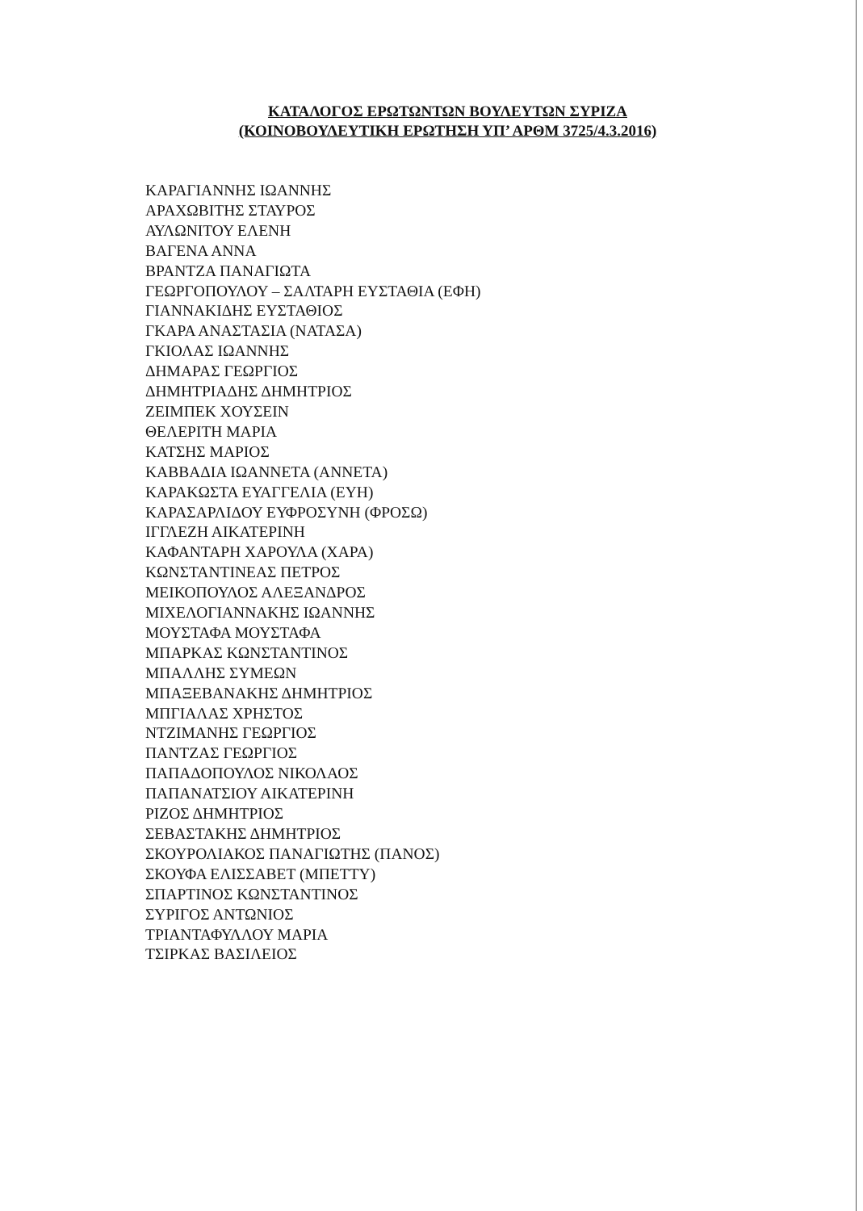ΚΑΤΑΛΟΓΟΣ ΕΡΩΤΩΝΤΩΝ ΒΟΥΛΕΥΤΩΝ ΣΥΡΙΖΑ
(ΚΟΙΝΟΒΟΥΛΕΥΤΙΚΗ ΕΡΩΤΗΣΗ ΥΠ’ ΑΡΘΜ 3725/4.3.2016)
ΚΑΡΑΓΙΑΝΝΗΣ ΙΩΑΝΝΗΣ
ΑΡΑΧΩΒΙΤΗΣ ΣΤΑΥΡΟΣ
ΑΥΛΩΝΙΤΟΥ ΕΛΕΝΗ
ΒΑΓΕΝΑ ΑΝΝΑ
ΒΡΑΝΤΖΑ ΠΑΝΑΓΙΩΤΑ
ΓΕΩΡΓΟΠΟΥΛΟΥ – ΣΑΛΤΑΡΗ ΕΥΣΤΑΘΙΑ (ΕΦΗ)
ΓΙΑΝΝΑΚΙΔΗΣ ΕΥΣΤΑΘΙΟΣ
ΓΚΑΡΑ ΑΝΑΣΤΑΣΙΑ (ΝΑΤΑΣΑ)
ΓΚΙΟΛΑΣ ΙΩΑΝΝΗΣ
ΔΗΜΑΡΑΣ ΓΕΩΡΓΙΟΣ
ΔΗΜΗΤΡΙΑΔΗΣ ΔΗΜΗΤΡΙΟΣ
ΖΕΙΜΠΕΚ ΧΟΥΣΕΙΝ
ΘΕΛΕΡΙΤΗ ΜΑΡΙΑ
ΚΑΤΣΗΣ ΜΑΡΙΟΣ
ΚΑΒΒΑΔΙΑ ΙΩΑΝΝΕΤΑ (ΑΝΝΕΤΑ)
ΚΑΡΑΚΩΣΤΑ ΕΥΑΓΓΕΛΙΑ (ΕΥΗ)
ΚΑΡΑΣΑΡΛΙΔΟΥ ΕΥΦΡΟΣΥΝΗ (ΦΡΟΣΩ)
ΙΓΓΛΕΖΗ ΑΙΚΑΤΕΡΙΝΗ
ΚΑΦΑΝΤΑΡΗ ΧΑΡΟΥΛΑ (ΧΑΡΑ)
ΚΩΝΣΤΑΝΤΙΝΕΑΣ ΠΕΤΡΟΣ
ΜΕΙΚΟΠΟΥΛΟΣ ΑΛΕΞΑΝΔΡΟΣ
ΜΙΧΕΛΟΓΙΑΝΝΑΚΗΣ ΙΩΑΝΝΗΣ
ΜΟΥΣΤΑΦΑ ΜΟΥΣΤΑΦΑ
ΜΠΑΡΚΑΣ ΚΩΝΣΤΑΝΤΙΝΟΣ
ΜΠΑΛΛΗΣ ΣΥΜΕΩΝ
ΜΠΑΞΕΒΑΝΑΚΗΣ ΔΗΜΗΤΡΙΟΣ
ΜΠΓΙΑΛΑΣ ΧΡΗΣΤΟΣ
ΝΤΖΙΜΑΝΗΣ ΓΕΩΡΓΙΟΣ
ΠΑΝΤΖΑΣ ΓΕΩΡΓΙΟΣ
ΠΑΠΑΔΟΠΟΥΛΟΣ ΝΙΚΟΛΑΟΣ
ΠΑΠΑΝΑΤΣΙΟΥ ΑΙΚΑΤΕΡΙΝΗ
ΡΙΖΟΣ ΔΗΜΗΤΡΙΟΣ
ΣΕΒΑΣΤΑΚΗΣ ΔΗΜΗΤΡΙΟΣ
ΣΚΟΥΡΟΛΙΑΚΟΣ ΠΑΝΑΓΙΩΤΗΣ (ΠΑΝΟΣ)
ΣΚΟΥΦΑ ΕΛΙΣΣΑΒΕΤ (ΜΠΕΤΤΥ)
ΣΠΑΡΤΙΝΟΣ ΚΩΝΣΤΑΝΤΙΝΟΣ
ΣΥΡΙΓΟΣ ΑΝΤΩΝΙΟΣ
ΤΡΙΑΝΤΑΦΥΛΛΟΥ ΜΑΡΙΑ
ΤΣΙΡΚΑΣ ΒΑΣΙΛΕΙΟΣ